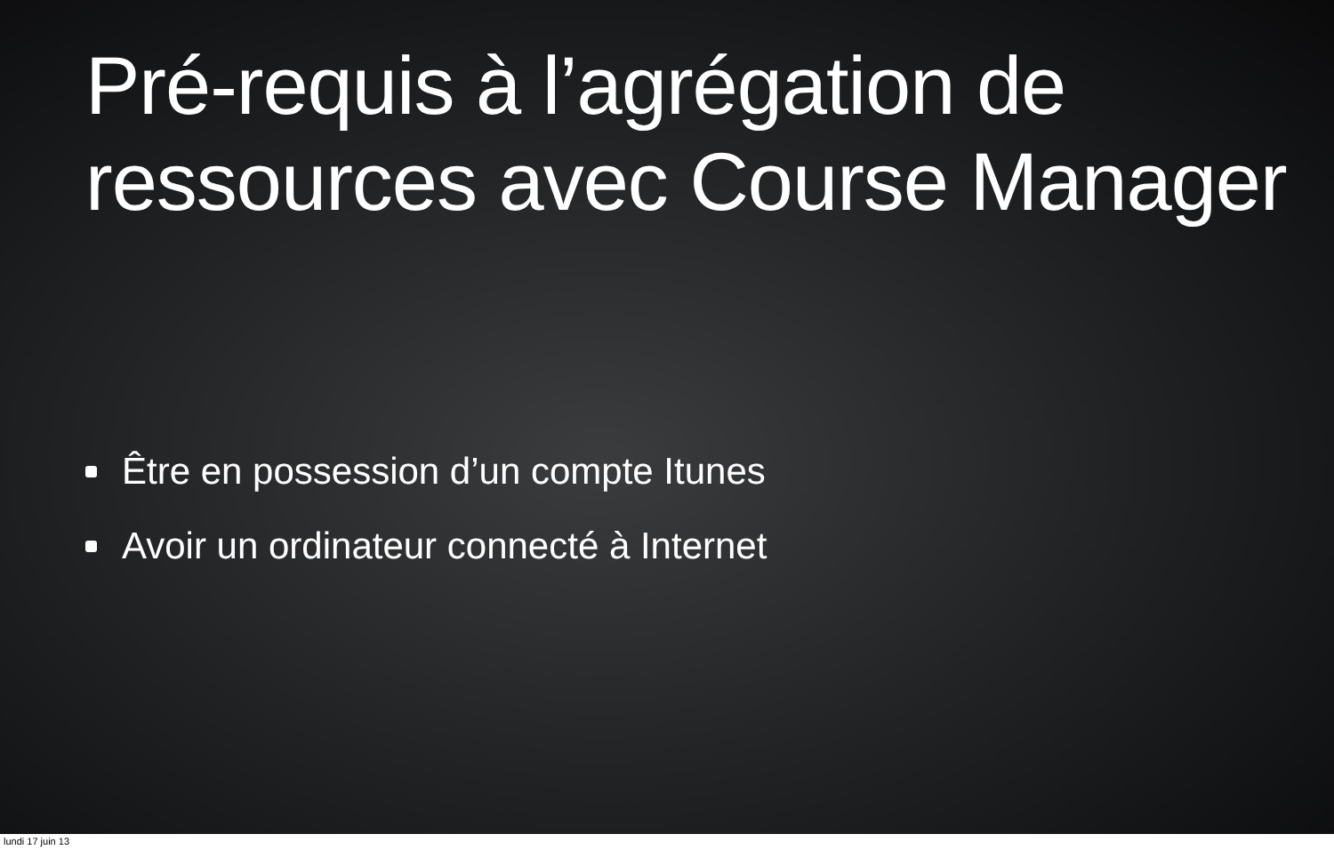Pré-requis à l’agrégation de ressources avec Course Manager
Être en possession d’un compte Itunes
Avoir un ordinateur connecté à Internet
lundi 17 juin 13